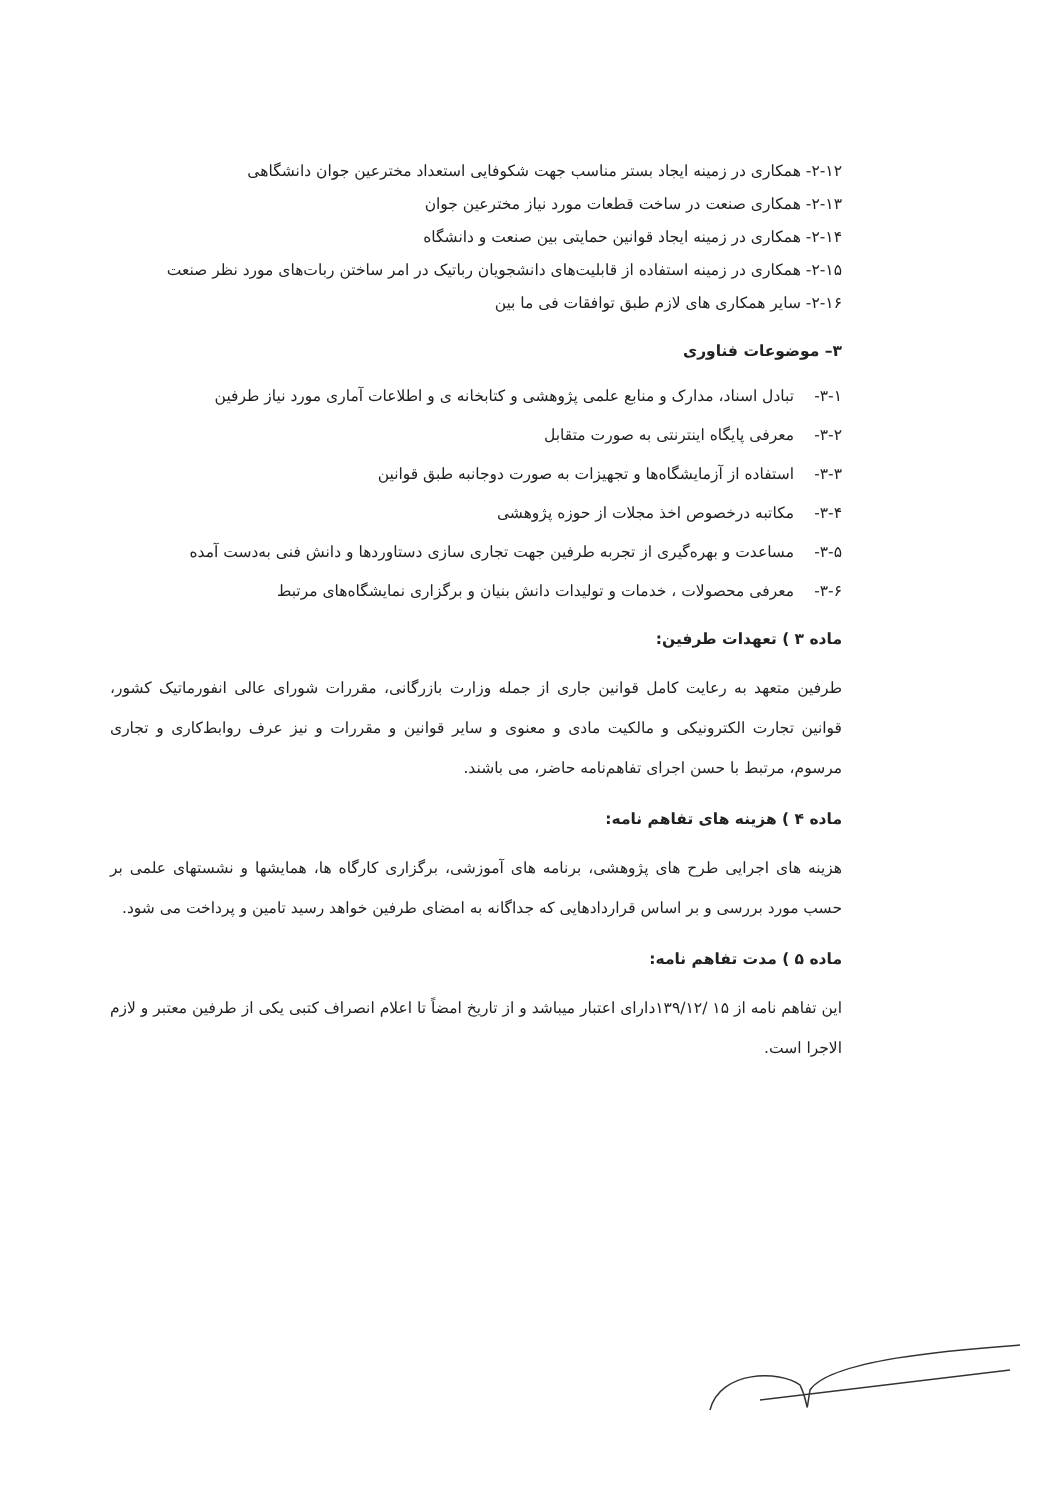۲-۱۲- همکاری در زمینه ایجاد بستر مناسب جهت شکوفایی استعداد مخترعین جوان دانشگاهی
۲-۱۳- همکاری صنعت در ساخت قطعات مورد نیاز مخترعین جوان
۲-۱۴- همکاری در زمینه ایجاد قوانین حمایتی بین صنعت و دانشگاه
۲-۱۵- همکاری در زمینه استفاده از قابلیت‌های دانشجویان رباتیک در امر ساختن ربات‌های مورد نظر صنعت
۲-۱۶- سایر همکاری های لازم طبق توافقات فی ما بین
۳– موضوعات فناوری
۳-۱- تبادل اسناد، مدارک و منابع علمی پژوهشی و کتابخانه ی و اطلاعات آماری مورد نیاز طرفین
۳-۲- معرفی پایگاه اینترنتی به صورت متقابل
۳-۳- استفاده از آزمایشگاه‌ها و تجهیزات به صورت دوجانبه طبق قوانین
۳-۴- مکاتبه درخصوص اخذ مجلات از حوزه پژوهشی
۳-۵- مساعدت و بهره‌گیری از تجربه طرفین جهت تجاری سازی دستاوردها و دانش فنی به‌دست آمده
۳-۶- معرفی محصولات ، خدمات و تولیدات دانش بنیان و برگزاری نمایشگاه‌های مرتبط
ماده ۳ ) تعهدات طرفین:
طرفین متعهد به رعایت کامل قوانین جاری از جمله وزارت بازرگانی، مقررات شورای عالی انفورماتیک کشور، قوانین تجارت الکترونیکی و مالکیت مادی و معنوی و سایر قوانین و مقررات و نیز عرف روابط‌کاری و تجاری مرسوم، مرتبط با حسن اجرای تفاهم‌نامه حاضر، می باشند.
ماده ۴ ) هزینه های تفاهم نامه:
هزینه های اجرایی طرح های پژوهشی، برنامه های آموزشی، برگزاری کارگاه ها، همایشها و نشستهای علمی بر حسب مورد بررسی و بر اساس قراردادهایی که جداگانه به امضای طرفین خواهد رسید تامین و پرداخت می شود.
ماده ۵ ) مدت تفاهم نامه:
این تفاهم نامه از ۱۵ /۱۳۹/۱۲دارای اعتبار میباشد و از تاریخ امضاً تا اعلام انصراف کتبی یکی از طرفین معتبر و لازم الاجرا است.